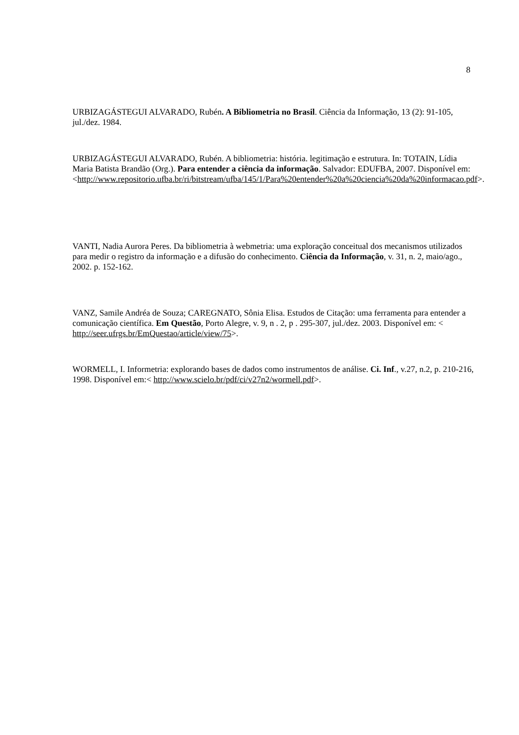8
URBIZAGÁSTEGUI ALVARADO, Rubén. A Bibliometria no Brasil. Ciência da Informação, 13 (2): 91-105, jul./dez. 1984.
URBIZAGÁSTEGUI ALVARADO, Rubén. A bibliometria: história. legitimação e estrutura. In: TOTAIN, Lídia Maria Batista Brandão (Org.). Para entender a ciência da informação. Salvador: EDUFBA, 2007. Disponível em: <http://www.repositorio.ufba.br/ri/bitstream/ufba/145/1/Para%20entender%20a%20ciencia%20da%20informacao.pdf>.
VANTI, Nadia Aurora Peres. Da bibliometria à webmetria: uma exploração conceitual dos mecanismos utilizados para medir o registro da informação e a difusão do conhecimento. Ciência da Informação, v. 31, n. 2, maio/ago., 2002. p. 152-162.
VANZ, Samile Andréa de Souza; CAREGNATO, Sônia Elisa. Estudos de Citação: uma ferramenta para entender a comunicação científica. Em Questão, Porto Alegre, v. 9, n . 2, p . 295-307, jul./dez. 2003. Disponível em: < http://seer.ufrgs.br/EmQuestao/article/view/75>.
WORMELL, I. Informetria: explorando bases de dados como instrumentos de análise. Ci. Inf., v.27, n.2, p. 210-216, 1998. Disponível em:< http://www.scielo.br/pdf/ci/v27n2/wormell.pdf>.